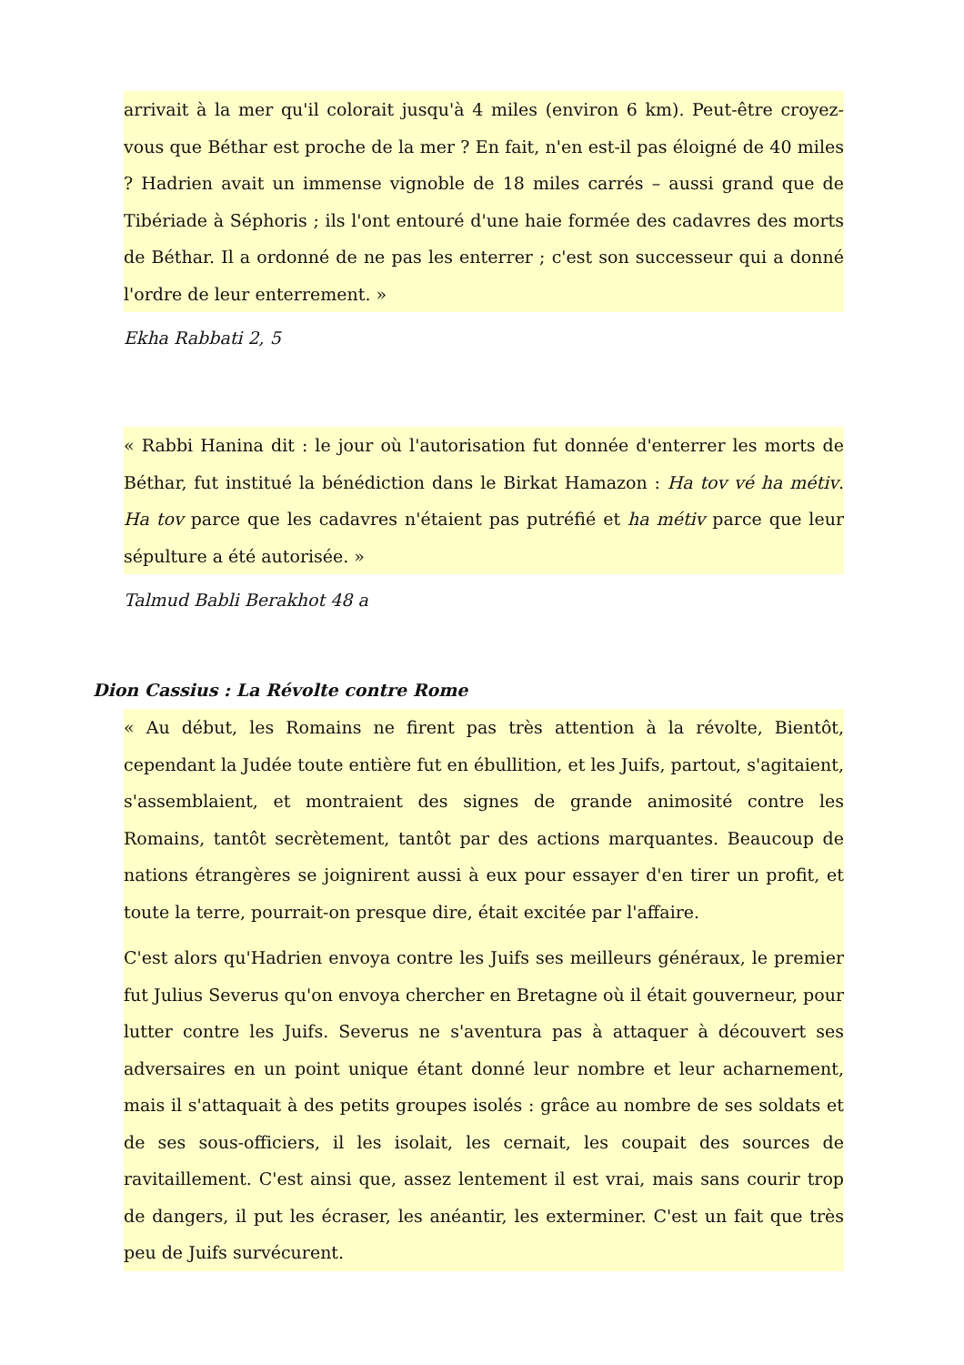arrivait à la mer qu'il colorait jusqu'à 4 miles (environ 6 km). Peut-être croyez-vous que Béthar est proche de la mer ? En fait, n'en est-il pas éloigné de 40 miles ? Hadrien avait un immense vignoble de 18 miles carrés – aussi grand que de Tibériade à Séphoris ; ils l'ont entouré d'une haie formée des cadavres des morts de Béthar. Il a ordonné de ne pas les enterrer ; c'est son successeur qui a donné l'ordre de leur enterrement. »
Ekha Rabbati 2, 5
« Rabbi Hanina dit : le jour où l'autorisation fut donnée d'enterrer les morts de Béthar, fut institué la bénédiction dans le Birkat Hamazon : Ha tov vé ha métiv. Ha tov parce que les cadavres n'étaient pas putréfié et ha métiv parce que leur sépulture a été autorisée. »
Talmud Babli Berakhot 48 a
Dion Cassius : La Révolte contre Rome
« Au début, les Romains ne firent pas très attention à la révolte, Bientôt, cependant la Judée toute entière fut en ébullition, et les Juifs, partout, s'agitaient, s'assemblaient, et montraient des signes de grande animosité contre les Romains, tantôt secrètement, tantôt par des actions marquantes. Beaucoup de nations étrangères se joignirent aussi à eux pour essayer d'en tirer un profit, et toute la terre, pourrait-on presque dire, était excitée par l'affaire.
C'est alors qu'Hadrien envoya contre les Juifs ses meilleurs généraux, le premier fut Julius Severus qu'on envoya chercher en Bretagne où il était gouverneur, pour lutter contre les Juifs. Severus ne s'aventura pas à attaquer à découvert ses adversaires en un point unique étant donné leur nombre et leur acharnement, mais il s'attaquait à des petits groupes isolés : grâce au nombre de ses soldats et de ses sous-officiers, il les isolait, les cernait, les coupait des sources de ravitaillement. C'est ainsi que, assez lentement il est vrai, mais sans courir trop de dangers, il put les écraser, les anéantir, les exterminer. C'est un fait que très peu de Juifs survécurent.